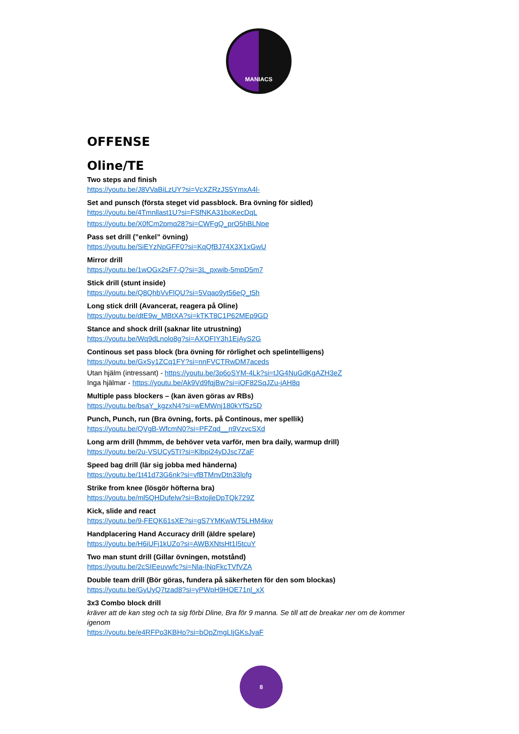MANIACS
OFFENSE
Oline/TE
Two steps and finish
https://youtu.be/J8VVaBiLzUY?si=VcXZRzJS5YmxA4l-
Set and punsch (första steget vid passblock. Bra övning för sidled)
https://youtu.be/4Tmnllast1U?si=FSfNKA31boKecDqL
https://youtu.be/X0fCm2pmq28?si=CWFgQ_prO5hBLNpe
Pass set drill (”enkel” övning)
https://youtu.be/SiEYzNpGFF0?si=KqQfBJ74X3X1xGwU
Mirror drill
https://youtu.be/1wOGx2sF7-Q?si=3L_pxwib-5mpD5m7
Stick drill (stunt inside)
https://youtu.be/Q8QhbVvFlQU?si=5Vqao9yt56eQ_t5h
Long stick drill (Avancerat, reagera på Oline)
https://youtu.be/dtE9w_MBtXA?si=kTKT8C1P62MEp9GD
Stance and shock drill (saknar lite utrustning)
https://youtu.be/Wq9dLnolo8g?si=AXOFIY3h1EjAyS2G
Continous set pass block (bra övning för rörlighet och spelintelligens)
https://youtu.be/GxSy1ZCq1FY?si=nnFVCTRwDM7aceds
Utan hjälm (intressant) - https://youtu.be/3p6oSYM-4Lk?si=tJG4NuGdKgAZH3eZ
Inga hjälmar - https://youtu.be/Ak9Vd9fqjBw?si=iOF82SqJZu-jAH8q
Multiple pass blockers – (kan även göras av RBs)
https://youtu.be/bsaY_kgzxN4?si=wEMWnj180kYfSz5D
Punch, Punch, run (Bra övning, forts. på Continous, mer spellik)
https://youtu.be/QVgB-WfcmN0?si=PFZqd__n9VzvcSXd
Long arm drill (hmmm, de behöver veta varför, men bra daily, warmup drill)
https://youtu.be/2u-VSUCy5TI?si=Klbpi24yDJsc7ZaF
Speed bag drill (lär sig jobba med händerna)
https://youtu.be/1t41d73G6nk?si=vfBTMnvDtn33lofg
Strike from knee (lösgör höfterna bra)
https://youtu.be/ml5QHDufelw?si=BxtojleDpTQk729Z
Kick, slide and react
https://youtu.be/9-FEQK61sXE?si=gS7YMKwWT5LHM4kw
Handplacering Hand Accuracy drill (äldre spelare)
https://youtu.be/H6iUFj1kUZo?si=AWBXNtsHt1I5tcuY
Two man stunt drill (Gillar övningen, motstånd)
https://youtu.be/2cSIEeuvwfc?si=Nla-INqFkcTVfVZA
Double team drill (Bör göras, fundera på säkerheten för den som blockas)
https://youtu.be/GyUyQ7tzad8?si=yPWpH9HOE71nl_xX
3x3 Combo block drill
kräver att de kan steg och ta sig förbi Dline, Bra för 9 manna. Se till att de breakar ner om de kommer igenom
https://youtu.be/e4RFPo3KBHo?si=bOpZmgLIjGKsJyaF
8